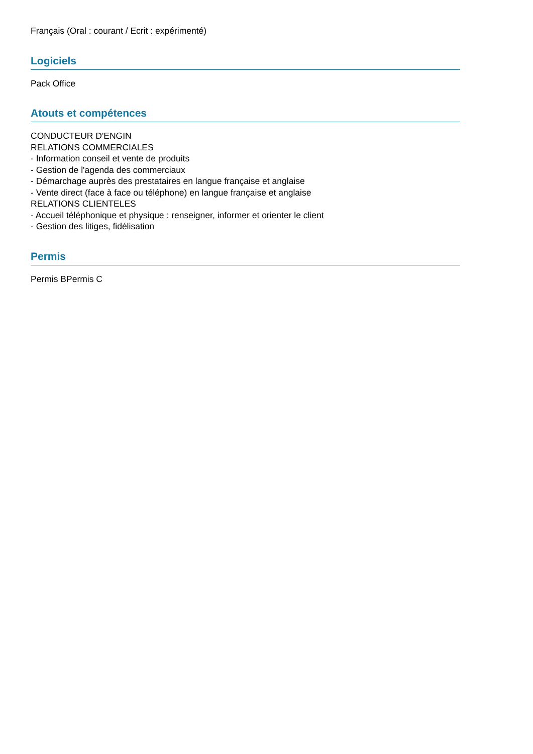Français (Oral : courant / Ecrit : expérimenté)
Logiciels
Pack Office
Atouts et compétences
CONDUCTEUR D'ENGIN
RELATIONS COMMERCIALES
- Information conseil et vente de produits
- Gestion de l'agenda des commerciaux
- Démarchage auprès des prestataires en langue française et anglaise
- Vente direct (face à face ou téléphone) en langue française et anglaise
RELATIONS CLIENTELES
- Accueil téléphonique et physique : renseigner, informer et orienter le client
- Gestion des litiges, fidélisation
Permis
Permis BPermis C